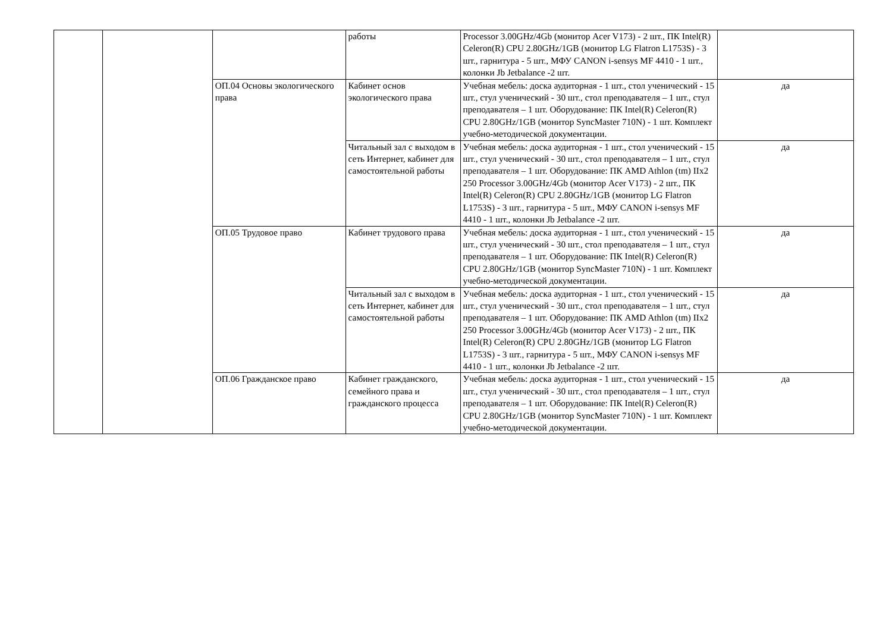| | | | работы | Processor 3.00GHz/4Gb (монитор Acer V173) - 2 шт., ПК Intel(R) Celeron(R) CPU 2.80GHz/1GB (монитор LG Flatron L1753S) - 3 шт., гарнитура - 5 шт., МФУ CANON i-sensys MF 4410 - 1 шт., колонки Jb Jetbalance -2 шт. | |
| | | ОП.04 Основы экологического права | Кабинет основ экологического права | Учебная мебель: доска аудиторная - 1 шт., стол ученический - 15 шт., стул ученический - 30 шт., стол преподавателя – 1 шт., стул преподавателя – 1 шт. Оборудование: ПК Intel(R) Celeron(R) CPU 2.80GHz/1GB (монитор SyncMaster 710N) - 1 шт. Комплект учебно-методической документации. | да |
| | | | Читальный зал с выходом в сеть Интернет, кабинет для самостоятельной работы | Учебная мебель: доска аудиторная - 1 шт., стол ученический - 15 шт., стул ученический - 30 шт., стол преподавателя – 1 шт., стул преподавателя – 1 шт. Оборудование: ПК AMD Athlon (tm) IIx2 250 Processor 3.00GHz/4Gb (монитор Acer V173) - 2 шт., ПК Intel(R) Celeron(R) CPU 2.80GHz/1GB (монитор LG Flatron L1753S) - 3 шт., гарнитура - 5 шт., МФУ CANON i-sensys MF 4410 - 1 шт., колонки Jb Jetbalance -2 шт. | да |
| | | ОП.05 Трудовое право | Кабинет трудового права | Учебная мебель: доска аудиторная - 1 шт., стол ученический - 15 шт., стул ученический - 30 шт., стол преподавателя – 1 шт., стул преподавателя – 1 шт. Оборудование: ПК Intel(R) Celeron(R) CPU 2.80GHz/1GB (монитор SyncMaster 710N) - 1 шт. Комплект учебно-методической документации. | да |
| | | | Читальный зал с выходом в сеть Интернет, кабинет для самостоятельной работы | Учебная мебель: доска аудиторная - 1 шт., стол ученический - 15 шт., стул ученический - 30 шт., стол преподавателя – 1 шт., стул преподавателя – 1 шт. Оборудование: ПК AMD Athlon (tm) IIx2 250 Processor 3.00GHz/4Gb (монитор Acer V173) - 2 шт., ПК Intel(R) Celeron(R) CPU 2.80GHz/1GB (монитор LG Flatron L1753S) - 3 шт., гарнитура - 5 шт., МФУ CANON i-sensys MF 4410 - 1 шт., колонки Jb Jetbalance -2 шт. | да |
| | | ОП.06 Гражданское право | Кабинет гражданского, семейного права и гражданского процесса | Учебная мебель: доска аудиторная - 1 шт., стол ученический - 15 шт., стул ученический - 30 шт., стол преподавателя – 1 шт., стул преподавателя – 1 шт. Оборудование: ПК Intel(R) Celeron(R) CPU 2.80GHz/1GB (монитор SyncMaster 710N) - 1 шт. Комплект учебно-методической документации. | да |